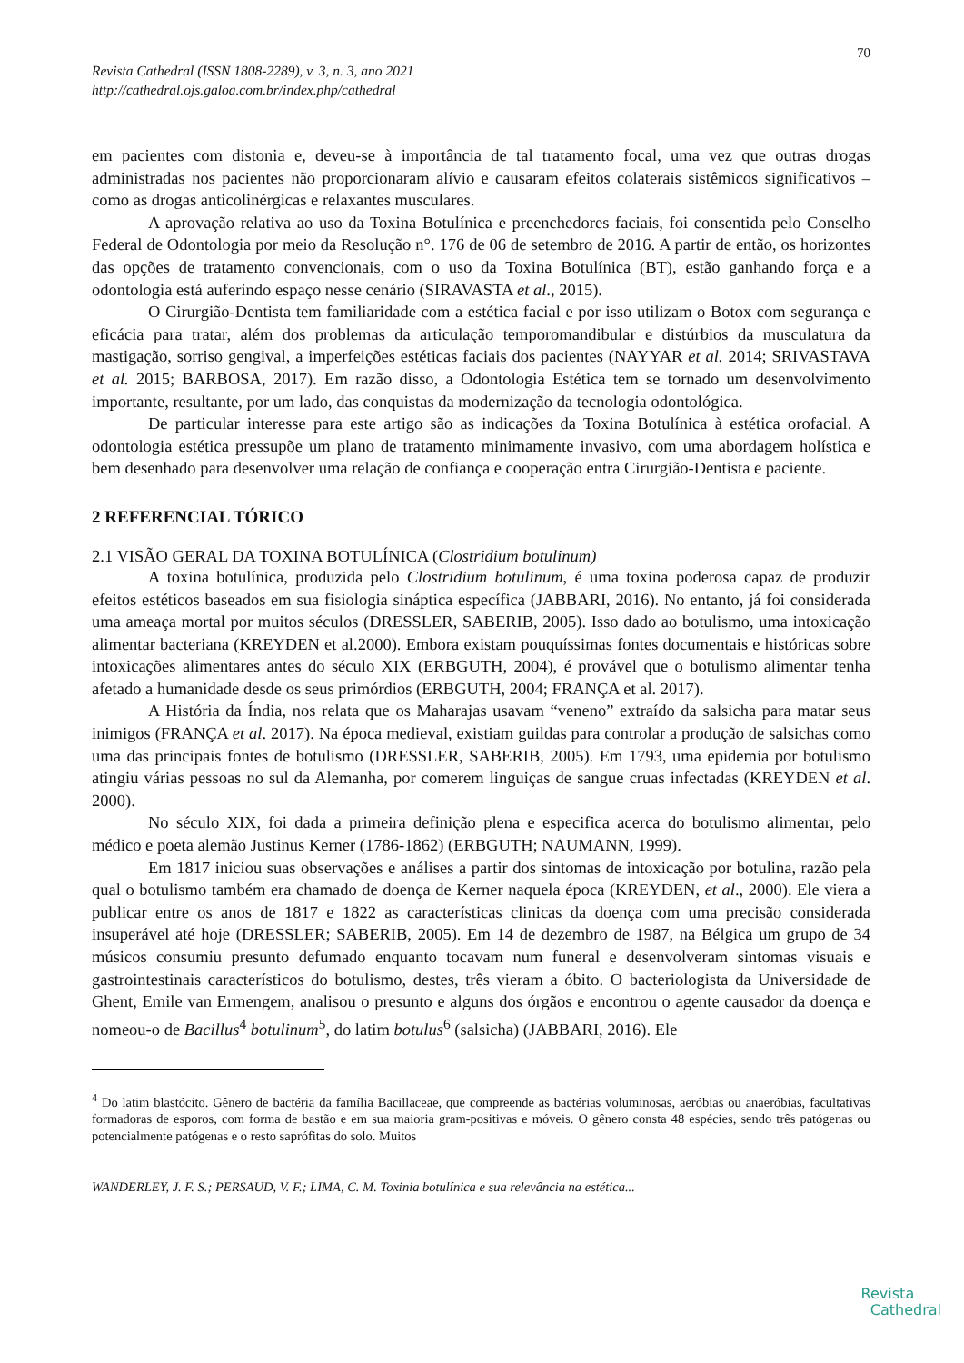70
Revista Cathedral (ISSN 1808-2289), v. 3, n. 3, ano 2021
http://cathedral.ojs.galoa.com.br/index.php/cathedral
em pacientes com distonia e, deveu-se à importância de tal tratamento focal, uma vez que outras drogas administradas nos pacientes não proporcionaram alívio e causaram efeitos colaterais sistêmicos significativos – como as drogas anticolinérgicas e relaxantes musculares.
A aprovação relativa ao uso da Toxina Botulínica e preenchedores faciais, foi consentida pelo Conselho Federal de Odontologia por meio da Resolução n°. 176 de 06 de setembro de 2016. A partir de então, os horizontes das opções de tratamento convencionais, com o uso da Toxina Botulínica (BT), estão ganhando força e a odontologia está auferindo espaço nesse cenário (SIRAVASTA et al., 2015).
O Cirurgião-Dentista tem familiaridade com a estética facial e por isso utilizam o Botox com segurança e eficácia para tratar, além dos problemas da articulação temporomandibular e distúrbios da musculatura da mastigação, sorriso gengival, a imperfeições estéticas faciais dos pacientes (NAYYAR et al. 2014; SRIVASTAVA et al. 2015; BARBOSA, 2017). Em razão disso, a Odontologia Estética tem se tornado um desenvolvimento importante, resultante, por um lado, das conquistas da modernização da tecnologia odontológica.
De particular interesse para este artigo são as indicações da Toxina Botulínica à estética orofacial. A odontologia estética pressupõe um plano de tratamento minimamente invasivo, com uma abordagem holística e bem desenhado para desenvolver uma relação de confiança e cooperação entra Cirurgião-Dentista e paciente.
2 REFERENCIAL TÓRICO
2.1 VISÃO GERAL DA TOXINA BOTULÍNICA (Clostridium botulinum)
A toxina botulínica, produzida pelo Clostridium botulinum, é uma toxina poderosa capaz de produzir efeitos estéticos baseados em sua fisiologia sináptica específica (JABBARI, 2016). No entanto, já foi considerada uma ameaça mortal por muitos séculos (DRESSLER, SABERIB, 2005). Isso dado ao botulismo, uma intoxicação alimentar bacteriana (KREYDEN et al.2000). Embora existam pouquíssimas fontes documentais e históricas sobre intoxicações alimentares antes do século XIX (ERBGUTH, 2004), é provável que o botulismo alimentar tenha afetado a humanidade desde os seus primórdios (ERBGUTH, 2004; FRANÇA et al. 2017).
A História da Índia, nos relata que os Maharajas usavam “veneno” extraído da salsicha para matar seus inimigos (FRANÇA et al. 2017). Na época medieval, existiam guildas para controlar a produção de salsichas como uma das principais fontes de botulismo (DRESSLER, SABERIB, 2005). Em 1793, uma epidemia por botulismo atingiu várias pessoas no sul da Alemanha, por comerem linguiças de sangue cruas infectadas (KREYDEN et al. 2000).
No século XIX, foi dada a primeira definição plena e especifica acerca do botulismo alimentar, pelo médico e poeta alemão Justinus Kerner (1786-1862) (ERBGUTH; NAUMANN, 1999).
Em 1817 iniciou suas observações e análises a partir dos sintomas de intoxicação por botulina, razão pela qual o botulismo também era chamado de doença de Kerner naquela época (KREYDEN, et al., 2000). Ele viera a publicar entre os anos de 1817 e 1822 as características clinicas da doença com uma precisão considerada insuperável até hoje (DRESSLER; SABERIB, 2005). Em 14 de dezembro de 1987, na Bélgica um grupo de 34 músicos consumiu presunto defumado enquanto tocavam num funeral e desenvolveram sintomas visuais e gastrointestinais característicos do botulismo, destes, três vieram a óbito. O bacteriologista da Universidade de Ghent, Emile van Ermengem, analisou o presunto e alguns dos órgãos e encontrou o agente causador da doença e nomeou-o de Bacillus<sup>4</sup> botulinum<sup>5</sup>, do latim botulus<sup>6</sup> (salsicha) (JABBARI, 2016). Ele
<sup>4</sup> Do latim blastócito. Gênero de bactéria da família Bacillaceae, que compreende as bactérias voluminosas, aeróbias ou anaeróbias, facultativas formadoras de esporos, com forma de bastão e em sua maioria gram-positivas e móveis. O gênero consta 48 espécies, sendo três patógenas ou potencialmente patógenas e o resto saprófitas do solo. Muitos
WANDERLEY, J. F. S.; PERSAUD, V. F.; LIMA, C. M. Toxinia botulínica e sua relevância na estética...
Revista
Cathedral